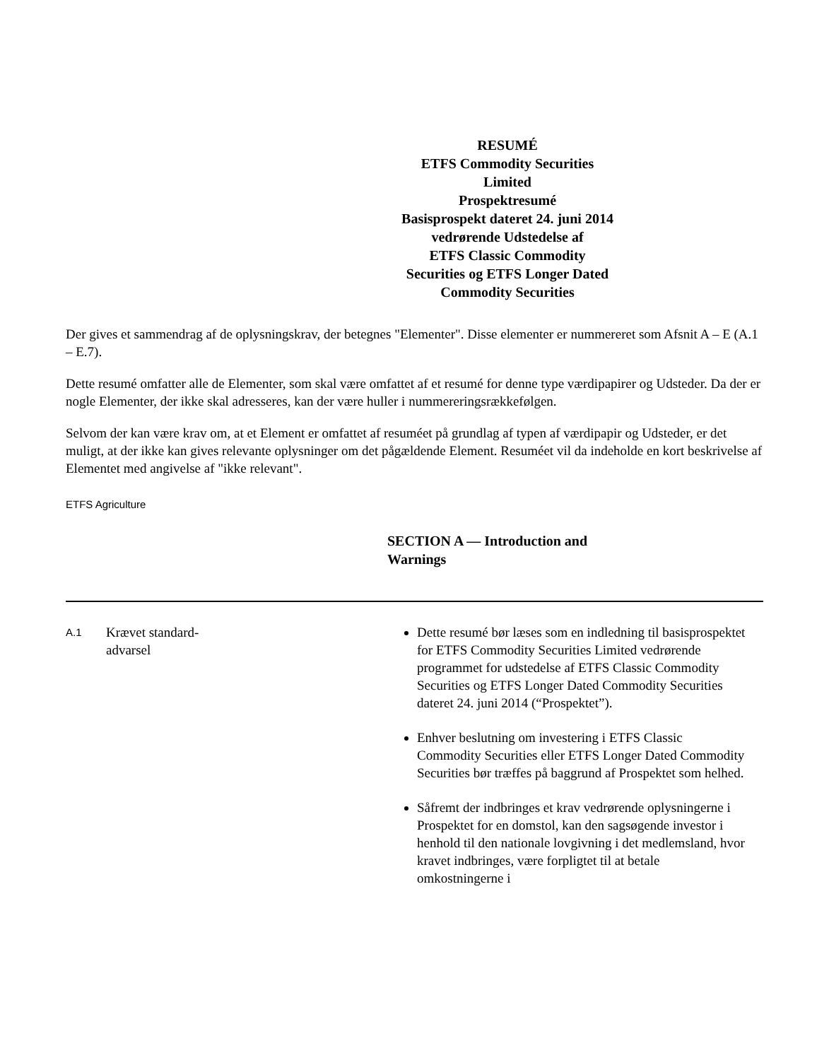RESUMÉ
ETFS Commodity Securities
Limited
Prospektresumé
Basisprospekt dateret 24. juni 2014
vedrørende Udstedelse af
ETFS Classic Commodity
Securities og ETFS Longer Dated
Commodity Securities
Der gives et sammendrag af de oplysningskrav, der betegnes "Elementer". Disse elementer er nummereret som Afsnit A – E (A.1 – E.7).
Dette resumé omfatter alle de Elementer, som skal være omfattet af et resumé for denne type værdipapirer og Udsteder. Da der er nogle Elementer, der ikke skal adresseres, kan der være huller i nummereringsrækkefølgen.
Selvom der kan være krav om, at et Element er omfattet af resuméet på grundlag af typen af værdipapir og Udsteder, er det muligt, at der ikke kan gives relevante oplysninger om det pågældende Element. Resuméet vil da indeholde en kort beskrivelse af Elementet med angivelse af "ikke relevant".
ETFS Agriculture
SECTION A — Introduction and Warnings
A.1
Krævet standard-
advarsel
Dette resumé bør læses som en indledning til basisprospektet for ETFS Commodity Securities Limited vedrørende programmet for udstedelse af ETFS Classic Commodity Securities og ETFS Longer Dated Commodity Securities dateret 24. juni 2014 (“Prospektet”).
Enhver beslutning om investering i ETFS Classic Commodity Securities eller ETFS Longer Dated Commodity Securities bør træffes på baggrund af Prospektet som helhed.
Såfremt der indbringes et krav vedrørende oplysningerne i Prospektet for en domstol, kan den sagsøgende investor i henhold til den nationale lovgivning i det medlemsland, hvor kravet indbringes, være forpligtet til at betale omkostningerne i